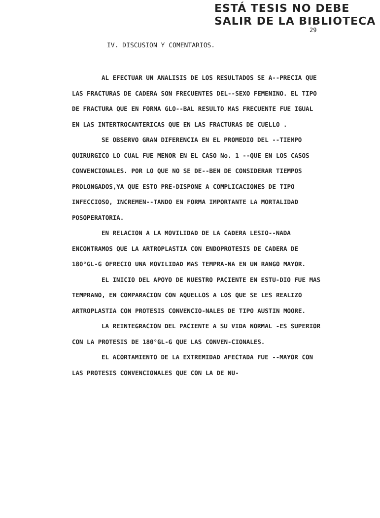ESTÁ TESIS NO DEBE
SALIR DE LA BIBLIOTECA
29
IV. DISCUSION Y COMENTARIOS.
AL EFECTUAR UN ANALISIS DE LOS RESULTADOS SE A--PRECIA QUE LAS FRACTURAS DE CADERA SON FRECUENTES DEL--SEXO FEMENINO. EL TIPO DE FRACTURA QUE EN FORMA GLO--BAL RESULTO MAS FRECUENTE FUE IGUAL EN LAS INTERTROCANTERICAS QUE EN LAS FRACTURAS DE CUELLO .
SE OBSERVO GRAN DIFERENCIA EN EL PROMEDIO DEL --TIEMPO QUIRURGICO LO CUAL FUE MENOR EN EL CASO No. 1 --QUE EN LOS CASOS CONVENCIONALES. POR LO QUE NO SE DE--BEN DE CONSIDERAR TIEMPOS PROLONGADOS,YA QUE ESTO PRE-DISPONE A COMPLICACIONES DE TIPO INFECCIOSO, INCREMEN--TANDO EN FORMA IMPORTANTE LA MORTALIDAD POSOPERATORIA.
EN RELACION A LA MOVILIDAD DE LA CADERA LESIO--NADA ENCONTRAMOS QUE LA ARTROPLASTIA CON ENDOPROTESIS DE CADERA DE 180°GL-G OFRECIO UNA MOVILIDAD MAS TEMPRA-NA EN UN RANGO MAYOR.
EL INICIO DEL APOYO DE NUESTRO PACIENTE EN ESTU-DIO FUE MAS TEMPRANO, EN COMPARACION CON AQUELLOS A LOS QUE SE LES REALIZO ARTROPLASTIA CON PROTESIS CONVENCIO-NALES DE TIPO AUSTIN MOORE.
LA REINTEGRACION DEL PACIENTE A SU VIDA NORMAL -ES SUPERIOR CON LA PROTESIS DE 180°GL-G QUE LAS CONVEN-CIONALES.
EL ACORTAMIENTO DE LA EXTREMIDAD AFECTADA FUE --MAYOR CON LAS PROTESIS CONVENCIONALES QUE CON LA DE NU-